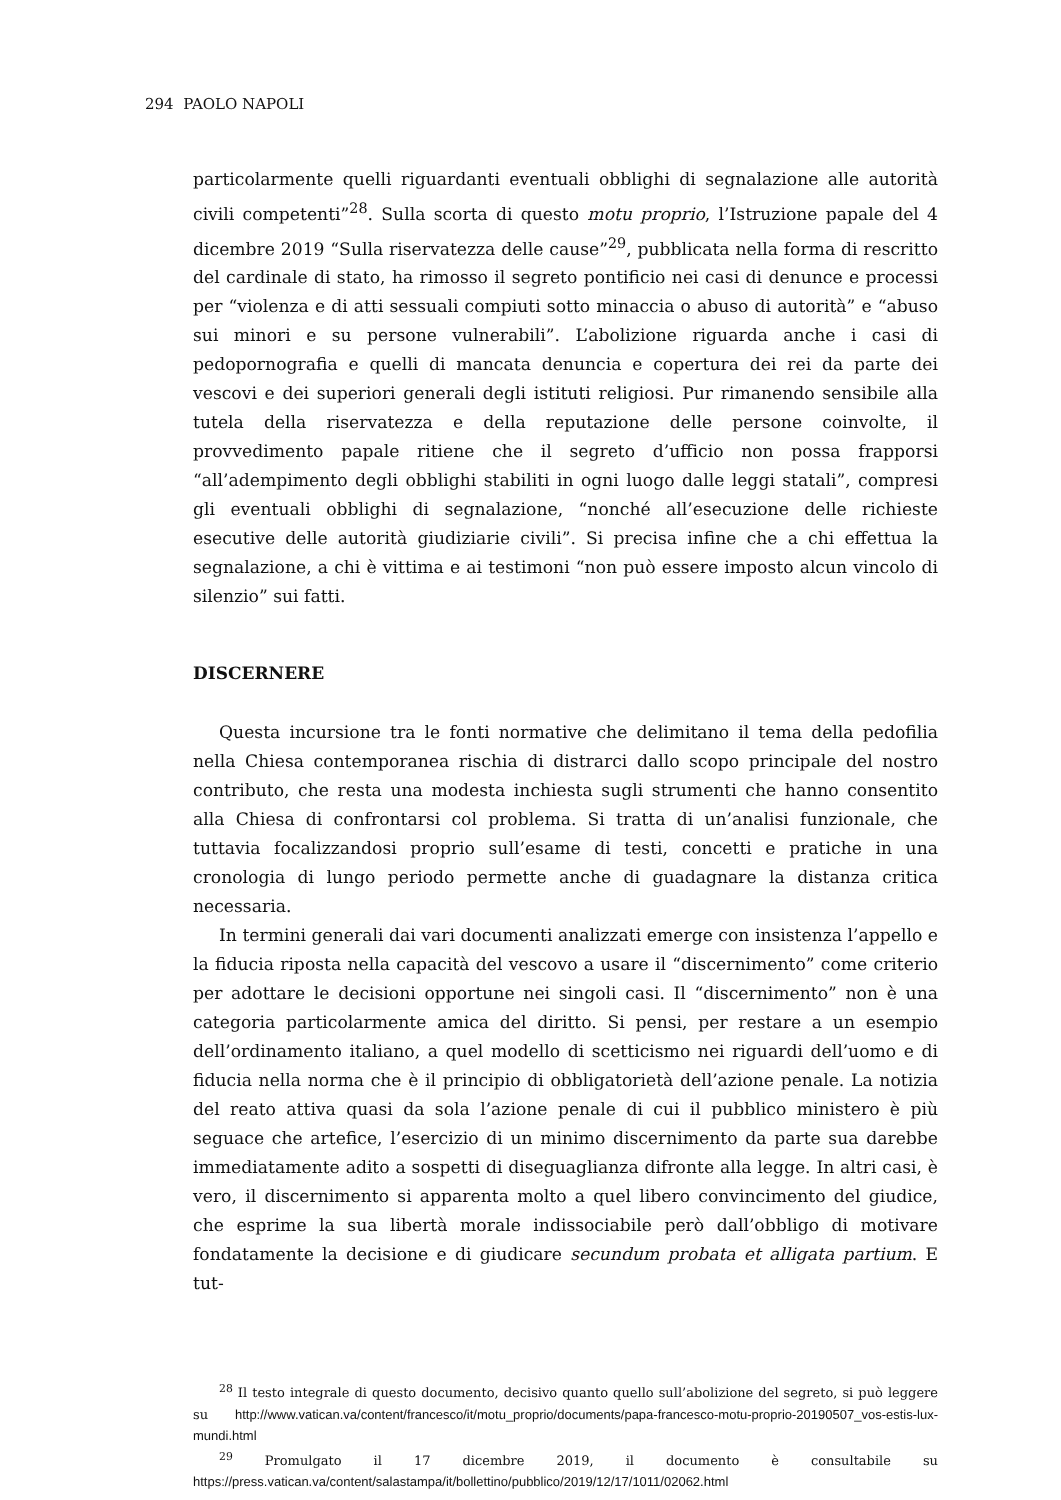294 PAOLO NAPOLI
particolarmente quelli riguardanti eventuali obblighi di segnalazione alle autorità civili competenti”<sup>28</sup>. Sulla scorta di questo motu proprio, l’Istruzione papale del 4 dicembre 2019 “Sulla riservatezza delle cause”<sup>29</sup>, pubblicata nella forma di rescritto del cardinale di stato, ha rimosso il segreto pontificio nei casi di denunce e processi per “violenza e di atti sessuali compiuti sotto minaccia o abuso di autorità” e “abuso sui minori e su persone vulnerabili”. L’abolizione riguarda anche i casi di pedopornografia e quelli di mancata denuncia e copertura dei rei da parte dei vescovi e dei superiori generali degli istituti religiosi. Pur rimanendo sensibile alla tutela della riservatezza e della reputazione delle persone coinvolte, il provvedimento papale ritiene che il segreto d’ufficio non possa frapporsi “all’adempimento degli obblighi stabiliti in ogni luogo dalle leggi statali”, compresi gli eventuali obblighi di segnalazione, “nonché all’esecuzione delle richieste esecutive delle autorità giudiziarie civili”. Si precisa infine che a chi effettua la segnalazione, a chi è vittima e ai testimoni “non può essere imposto alcun vincolo di silenzio” sui fatti.
DISCERNERE
Questa incursione tra le fonti normative che delimitano il tema della pedofilia nella Chiesa contemporanea rischia di distrarci dallo scopo principale del nostro contributo, che resta una modesta inchiesta sugli strumenti che hanno consentito alla Chiesa di confrontarsi col problema. Si tratta di un’analisi funzionale, che tuttavia focalizzandosi proprio sull’esame di testi, concetti e pratiche in una cronologia di lungo periodo permette anche di guadagnare la distanza critica necessaria.
In termini generali dai vari documenti analizzati emerge con insistenza l’appello e la fiducia riposta nella capacità del vescovo a usare il “discernimento” come criterio per adottare le decisioni opportune nei singoli casi. Il “discernimento” non è una categoria particolarmente amica del diritto. Si pensi, per restare a un esempio dell’ordinamento italiano, a quel modello di scetticismo nei riguardi dell’uomo e di fiducia nella norma che è il principio di obbligatorietà dell’azione penale. La notizia del reato attiva quasi da sola l’azione penale di cui il pubblico ministero è più seguace che artefice, l’esercizio di un minimo discernimento da parte sua darebbe immediatamente adito a sospetti di diseguaglianza difronte alla legge. In altri casi, è vero, il discernimento si apparenta molto a quel libero convincimento del giudice, che esprime la sua libertà morale indissociabile però dall’obbligo di motivare fondatamente la decisione e di giudicare secundum probata et alligata partium. E tut-
<sup>28</sup> Il testo integrale di questo documento, decisivo quanto quello sull’abolizione del segreto, si può leggere su http://www.vatican.va/content/francesco/it/motu_proprio/documents/papa-francesco-motu-proprio-20190507_vos-estis-lux-mundi.html
<sup>29</sup> Promulgato il 17 dicembre 2019, il documento è consultabile su https://press.vatican.va/content/salastampa/it/bollettino/pubblico/2019/12/17/1011/02062.html